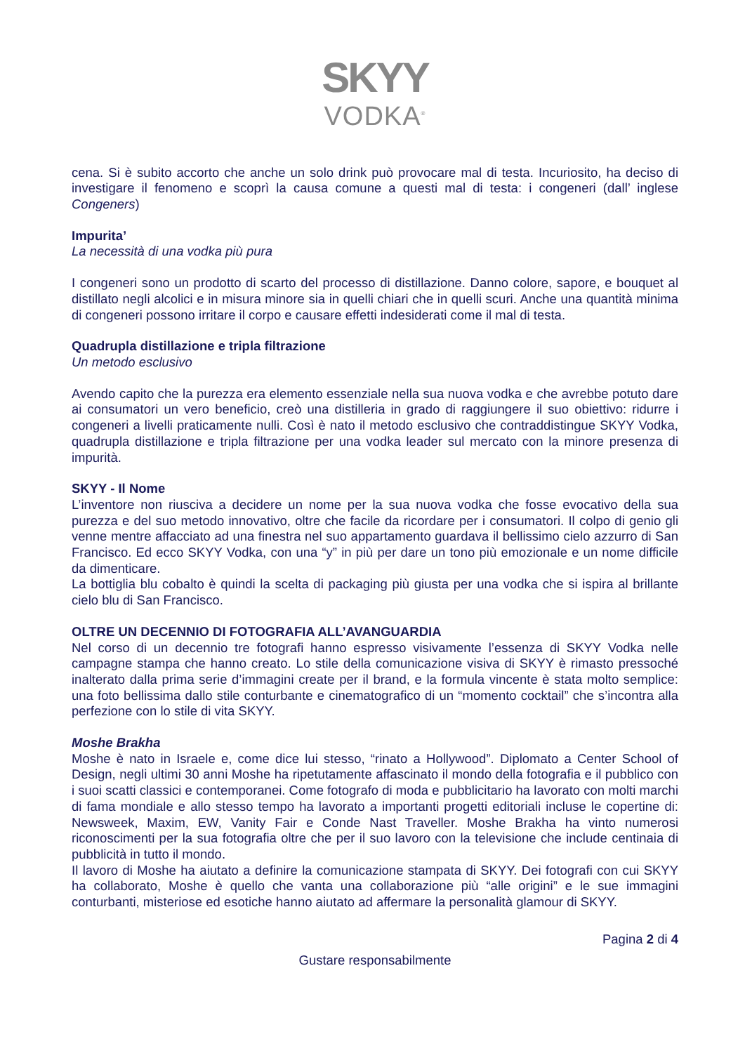SKYY
VODKA<sup>®</sup>
cena. Si è subito accorto che anche un solo drink può provocare mal di testa. Incuriosito, ha deciso di investigare il fenomeno e scoprì la causa comune a questi mal di testa: i congeneri (dall’ inglese Congeners)
Impurita’
La necessità di una vodka più pura
I congeneri sono un prodotto di scarto del processo di distillazione. Danno colore, sapore, e bouquet al distillato negli alcolici e in misura minore sia in quelli chiari che in quelli scuri. Anche una quantità minima di congeneri possono irritare il corpo e causare effetti indesiderati come il mal di testa.
Quadrupla distillazione e tripla filtrazione
Un metodo esclusivo
Avendo capito che la purezza era elemento essenziale nella sua nuova vodka e che avrebbe potuto dare ai consumatori un vero beneficio, creò una distilleria in grado di raggiungere il suo obiettivo: ridurre i congeneri a livelli praticamente nulli. Così è nato il metodo esclusivo che contraddistingue SKYY Vodka, quadrupla distillazione e tripla filtrazione per una vodka leader sul mercato con la minore presenza di impurità.
SKYY - Il Nome
L’inventore non riusciva a decidere un nome per la sua nuova vodka che fosse evocativo della sua purezza e del suo metodo innovativo, oltre che facile da ricordare per i consumatori. Il colpo di genio gli venne mentre affacciato ad una finestra nel suo appartamento guardava il bellissimo cielo azzurro di San Francisco. Ed ecco SKYY Vodka, con una “y” in più per dare un tono più emozionale e un nome difficile da dimenticare.
La bottiglia blu cobalto è quindi la scelta di packaging più giusta per una vodka che si ispira al brillante cielo blu di San Francisco.
OLTRE UN DECENNIO DI FOTOGRAFIA ALL’AVANGUARDIA
Nel corso di un decennio tre fotografi hanno espresso visivamente l’essenza di SKYY Vodka nelle campagne stampa che hanno creato. Lo stile della comunicazione visiva di SKYY è rimasto pressoché inalterato dalla prima serie d’immagini create per il brand, e la formula vincente è stata molto semplice: una foto bellissima dallo stile conturbante e cinematografico di un “momento cocktail” che s’incontra alla perfezione con lo stile di vita SKYY.
Moshe Brakha
Moshe è nato in Israele e, come dice lui stesso, “rinato a Hollywood”. Diplomato a Center School of Design, negli ultimi 30 anni Moshe ha ripetutamente affascinato il mondo della fotografia e il pubblico con i suoi scatti classici e contemporanei. Come fotografo di moda e pubblicitario ha lavorato con molti marchi di fama mondiale e allo stesso tempo ha lavorato a importanti progetti editoriali incluse le copertine di: Newsweek, Maxim, EW, Vanity Fair e Conde Nast Traveller. Moshe Brakha ha vinto numerosi riconoscimenti per la sua fotografia oltre che per il suo lavoro con la televisione che include centinaia di pubblicità in tutto il mondo.
Il lavoro di Moshe ha aiutato a definire la comunicazione stampata di SKYY. Dei fotografi con cui SKYY ha collaborato, Moshe è quello che vanta una collaborazione più “alle origini” e le sue immagini conturbanti, misteriose ed esotiche hanno aiutato ad affermare la personalità glamour di SKYY.
Pagina 2 di 4
Gustare responsabilmente